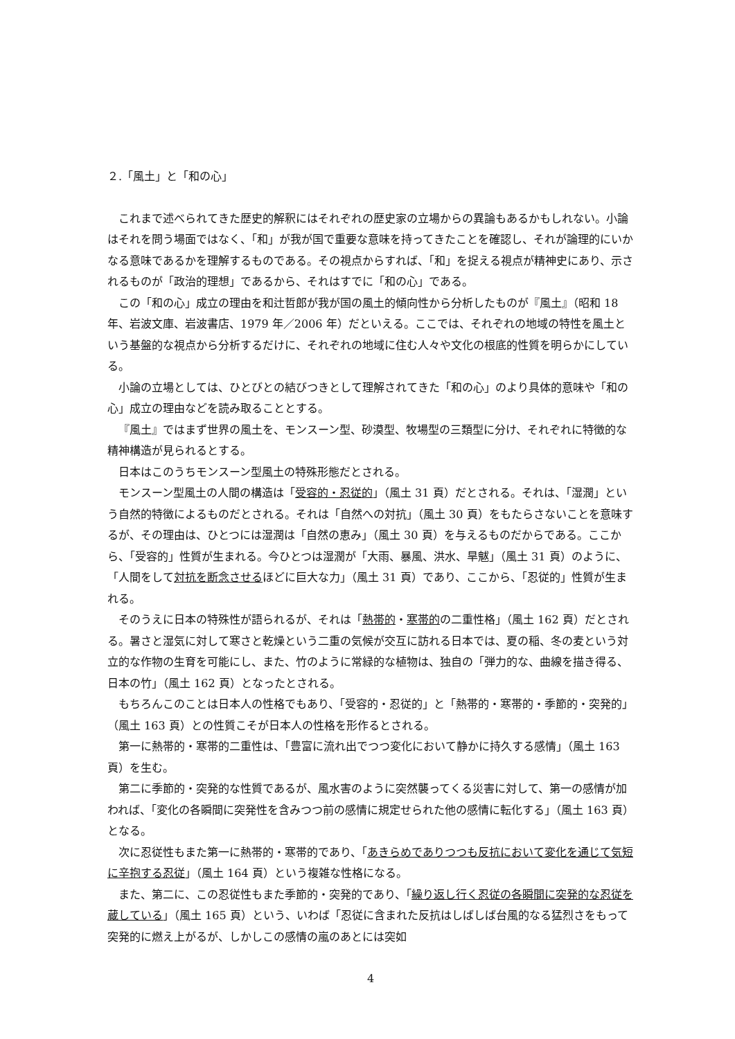２.「風土」と「和の心」
これまで述べられてきた歴史的解釈にはそれぞれの歴史家の立場からの異論もあるかもしれない。小論はそれを問う場面ではなく、「和」が我が国で重要な意味を持ってきたことを確認し、それが論理的にいかなる意味であるかを理解するものである。その視点からすれば、「和」を捉える視点が精神史にあり、示されるものが「政治的理想」であるから、それはすでに「和の心」である。
この「和の心」成立の理由を和辻哲郎が我が国の風土的傾向性から分析したものが『風土』（昭和 18 年、岩波文庫、岩波書店、1979 年／2006 年）だといえる。ここでは、それぞれの地域の特性を風土という基盤的な視点から分析するだけに、それぞれの地域に住む人々や文化の根底的性質を明らかにしている。
小論の立場としては、ひとびとの結びつきとして理解されてきた「和の心」のより具体的意味や「和の心」成立の理由などを読み取ることとする。
『風土』ではまず世界の風土を、モンスーン型、砂漠型、牧場型の三類型に分け、それぞれに特徴的な精神構造が見られるとする。
日本はこのうちモンスーン型風土の特殊形態だとされる。
モンスーン型風土の人間の構造は「受容的・忍従的」（風土 31 頁）だとされる。それは、「湿潤」という自然的特徴によるものだとされる。それは「自然への対抗」（風土 30 頁）をもたらさないことを意味するが、その理由は、ひとつには湿潤は「自然の恵み」（風土 30 頁）を与えるものだからである。ここから、「受容的」性質が生まれる。今ひとつは湿潤が「大雨、暴風、洪水、旱魃」（風土 31 頁）のように、「人間をして対抗を断念させるほどに巨大な力」（風土 31 頁）であり、ここから、「忍従的」性質が生まれる。
そのうえに日本の特殊性が語られるが、それは「熱帯的・寒帯的の二重性格」（風土 162 頁）だとされる。暑さと湿気に対して寒さと乾燥という二重の気候が交互に訪れる日本では、夏の稲、冬の麦という対立的な作物の生育を可能にし、また、竹のように常緑的な植物は、独自の「弾力的な、曲線を描き得る、日本の竹」（風土 162 頁）となったとされる。
もちろんこのことは日本人の性格でもあり、「受容的・忍従的」と「熱帯的・寒帯的・季節的・突発的」（風土 163 頁）との性質こそが日本人の性格を形作るとされる。
第一に熱帯的・寒帯的二重性は、「豊富に流れ出でつつ変化において静かに持久する感情」（風土 163 頁）を生む。
第二に季節的・突発的な性質であるが、風水害のように突然襲ってくる災害に対して、第一の感情が加われば、「変化の各瞬間に突発性を含みつつ前の感情に規定せられた他の感情に転化する」（風土 163 頁）となる。
次に忍従性もまた第一に熱帯的・寒帯的であり、「あきらめでありつつも反抗において変化を通じて気短に辛抱する忍従」（風土 164 頁）という複雑な性格になる。
また、第二に、この忍従性もまた季節的・突発的であり、「繰り返し行く忍従の各瞬間に突発的な忍従を蔵している」（風土 165 頁）という、いわば「忍従に含まれた反抗はしばしば台風的なる猛烈さをもって突発的に燃え上がるが、しかしこの感情の嵐のあとには突如
4